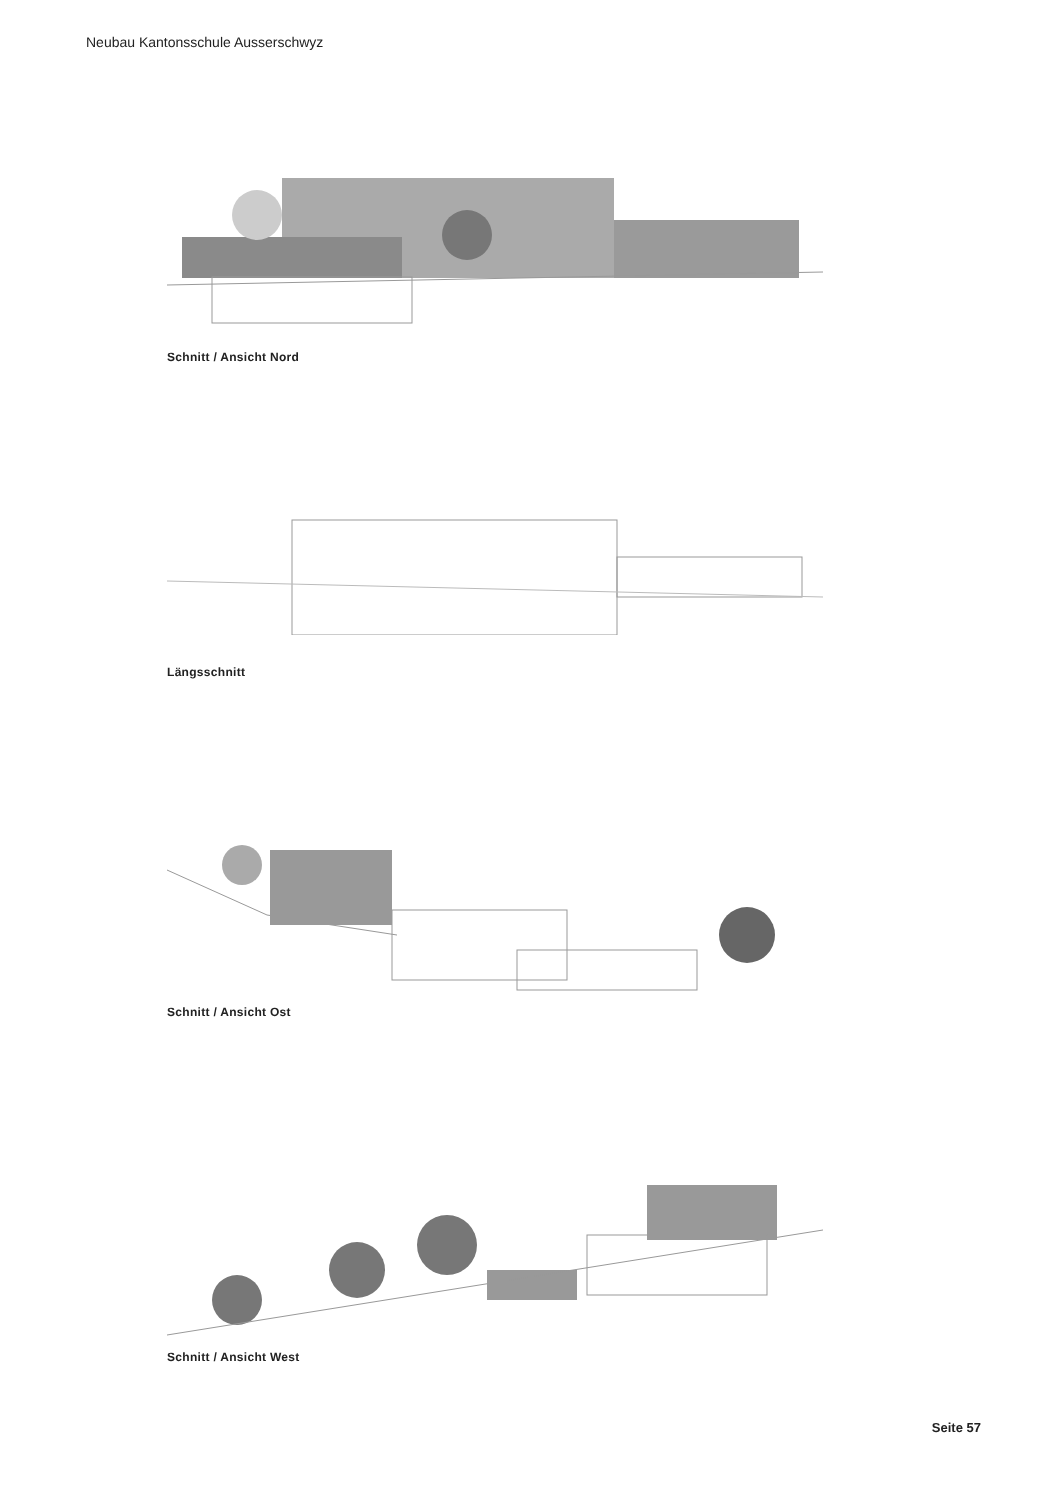Neubau Kantonsschule Ausserschwyz
Schnitt / Ansicht Nord
Längsschnitt
Schnitt / Ansicht Ost
Schnitt / Ansicht West
Seite 57